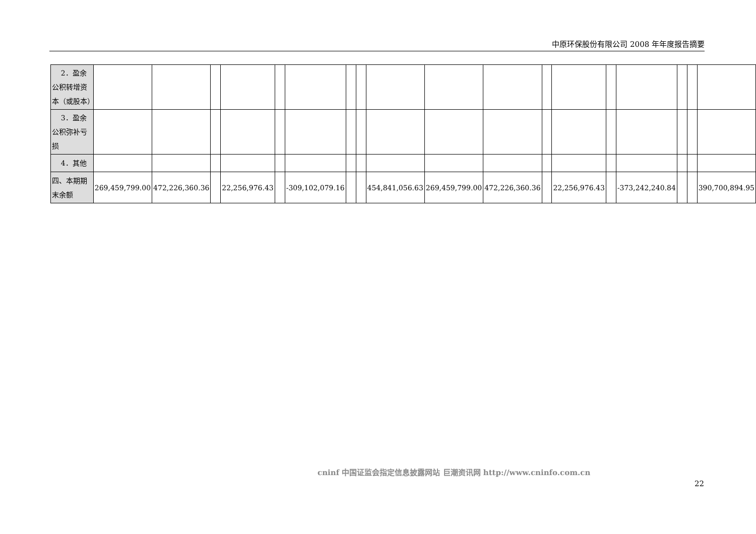中原环保股份有限公司 2008 年年度报告摘要
| 2．盈余公积转增资本（或股本） | | | | | | | | | | | | | | | | | | |
| 3．盈余公积弥补亏损 | | | | | | | | | | | | | | | | | | |
| 4．其他 | | | | | | | | | | | | | | | | | | |
| 四、本期期末余额 | 269,459,799.00 | 472,226,360.36 | | 22,256,976.43 | | -309,102,079.16 | | | 454,841,056.63 | 269,459,799.00 | 472,226,360.36 | | 22,256,976.43 | | -373,242,240.84 | | | 390,700,894.95 |
cninf 中国证监会指定信息披露网站 巨潮资讯网 http://www.cninfo.com.cn
22